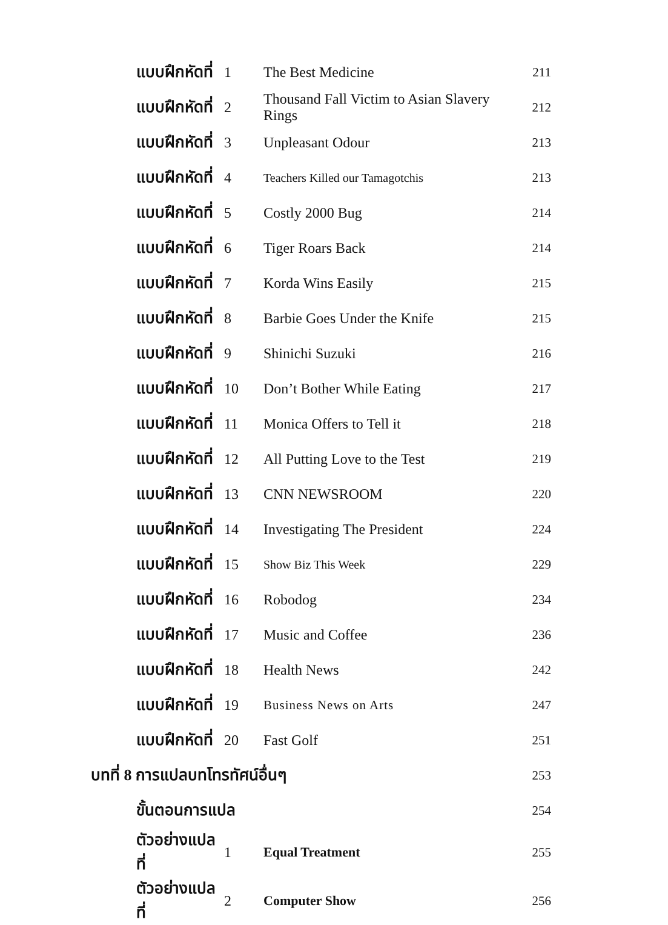| แบบฝึกหัดที่ | 1 | The Best Medicine | 211 |
| แบบฝึกหัดที่ | 2 | Thousand Fall Victim to Asian Slavery Rings | 212 |
| แบบฝึกหัดที่ | 3 | Unpleasant Odour | 213 |
| แบบฝึกหัดที่ | 4 | Teachers Killed our Tamagotchis | 213 |
| แบบฝึกหัดที่ | 5 | Costly 2000 Bug | 214 |
| แบบฝึกหัดที่ | 6 | Tiger Roars Back | 214 |
| แบบฝึกหัดที่ | 7 | Korda Wins Easily | 215 |
| แบบฝึกหัดที่ | 8 | Barbie Goes Under the Knife | 215 |
| แบบฝึกหัดที่ | 9 | Shinichi Suzuki | 216 |
| แบบฝึกหัดที่ | 10 | Don’t Bother While Eating | 217 |
| แบบฝึกหัดที่ | 11 | Monica Offers to Tell it | 218 |
| แบบฝึกหัดที่ | 12 | All Putting Love to the Test | 219 |
| แบบฝึกหัดที่ | 13 | CNN NEWSROOM | 220 |
| แบบฝึกหัดที่ | 14 | Investigating The President | 224 |
| แบบฝึกหัดที่ | 15 | Show Biz This Week | 229 |
| แบบฝึกหัดที่ | 16 | Robodog | 234 |
| แบบฝึกหัดที่ | 17 | Music and Coffee | 236 |
| แบบฝึกหัดที่ | 18 | Health News | 242 |
| แบบฝึกหัดที่ | 19 | Business News on Arts | 247 |
| แบบฝึกหัดที่ | 20 | Fast Golf | 251 |
| บทที่ 8 การแปลบทโทรทัศน์อื่นๆ | | | 253 |
| ขั้นตอนการแปล | | | 254 |
| ตัวอย่างแปลที่ | 1 | Equal Treatment | 255 |
| ตัวอย่างแปลที่ | 2 | Computer Show | 256 |